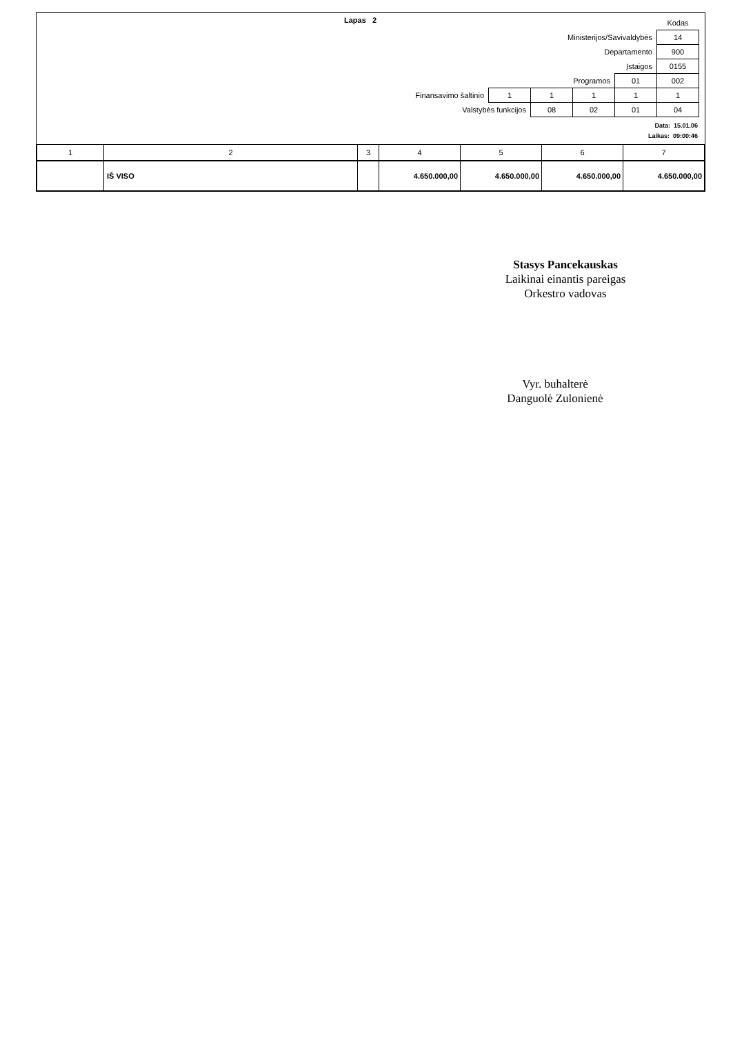Lapas 2
| | | | | | Kodas |
| Ministerijos/Savivaldybės | | | | | 14 |
| Departamento | | | | | 900 |
| Įstaigos | | | | | 0155 |
| Programos | | | | 01 | 002 |
| Finansavimo šaltinio | 1 | 1 | 1 | 1 | 1 |
| Valstybės funkcijos | | 08 | 02 | 01 | 04 |
Data: 15.01.06
Laikas: 09:00:46
| 1 | 2 | 3 | 4 | 5 | 6 | 7 |
| --- | --- | --- | --- | --- | --- | --- |
| | IŠ VISO | | 4.650.000,00 | 4.650.000,00 | 4.650.000,00 | 4.650.000,00 |
Stasys Pancekauskas
Laikinai einantis pareigas
Orkestro vadovas
Vyr. buhalterė
Danguolė Zulonienė